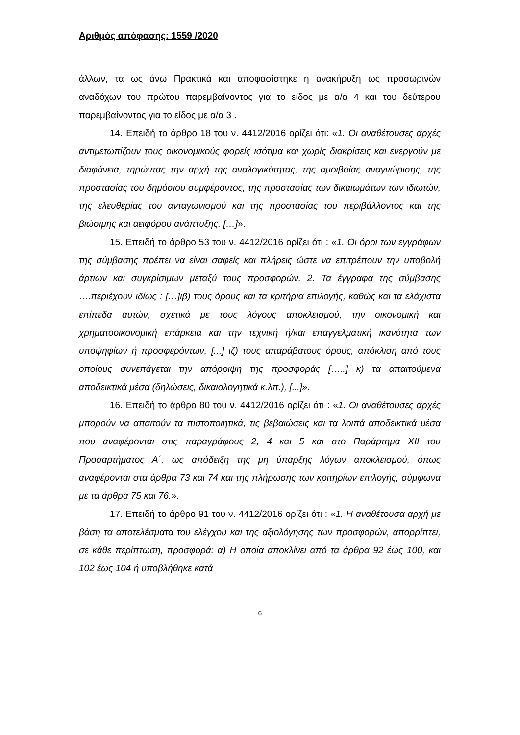Αριθμός απόφασης: 1559 /2020
άλλων, τα ως άνω Πρακτικά και αποφασίστηκε η ανακήρυξη ως προσωρινών αναδόχων του πρώτου παρεμβαίνοντος για το είδος με α/α 4 και του δεύτερου παρεμβαίνοντος για το είδος με α/α 3 .
14. Επειδή το άρθρο 18 του ν. 4412/2016 ορίζει ότι: «1. Οι αναθέτουσες αρχές αντιμετωπίζουν τους οικονομικούς φορείς ισότιμα και χωρίς διακρίσεις και ενεργούν με διαφάνεια, τηρώντας την αρχή της αναλογικότητας, της αμοιβαίας αναγνώρισης, της προστασίας του δημόσιου συμφέροντος, της προστασίας των δικαιωμάτων των ιδιωτών, της ελευθερίας του ανταγωνισμού και της προστασίας του περιβάλλοντος και της βιώσιμης και αειφόρου ανάπτυξης. […]».
15. Επειδή το άρθρο 53 του ν. 4412/2016 ορίζει ότι : «1. Οι όροι των εγγράφων της σύμβασης πρέπει να είναι σαφείς και πλήρεις ώστε να επιτρέπουν την υποβολή άρτιων και συγκρίσιμων μεταξύ τους προσφορών. 2. Τα έγγραφα της σύμβασης ….περιέχουν ιδίως : […]ιβ) τους όρους και τα κριτήρια επιλογής, καθώς και τα ελάχιστα επίπεδα αυτών, σχετικά με τους λόγους αποκλεισμού, την οικονομική και χρηματοοικονομική επάρκεια και την τεχνική ή/και επαγγελματική ικανότητα των υποψηφίων ή προσφερόντων, [...] ιζ) τους απαράβατους όρους, απόκλιση από τους οποίους συνεπάγεται την απόρριψη της προσφοράς […..] κ) τα απαιτούμενα αποδεικτικά μέσα (δηλώσεις, δικαιολογητικά κ.λπ.), [...]».
16. Επειδή το άρθρο 80 του ν. 4412/2016 ορίζει ότι : «1. Οι αναθέτουσες αρχές μπορούν να απαιτούν τα πιστοποιητικά, τις βεβαιώσεις και τα λοιπά αποδεικτικά μέσα που αναφέρονται στις παραγράφους 2, 4 και 5 και στο Παράρτημα XII του Προσαρτήματος Α΄, ως απόδειξη της μη ύπαρξης λόγων αποκλεισμού, όπως αναφέρονται στα άρθρα 73 και 74 και της πλήρωσης των κριτηρίων επιλογής, σύμφωνα με τα άρθρα 75 και 76.».
17. Επειδή το άρθρο 91 του ν. 4412/2016 ορίζει ότι : «1. Η αναθέτουσα αρχή με βάση τα αποτελέσματα του ελέγχου και της αξιολόγησης των προσφορών, απορρίπτει, σε κάθε περίπτωση, προσφορά: α) Η οποία αποκλίνει από τα άρθρα 92 έως 100, και 102 έως 104 ή υποβλήθηκε κατά
6